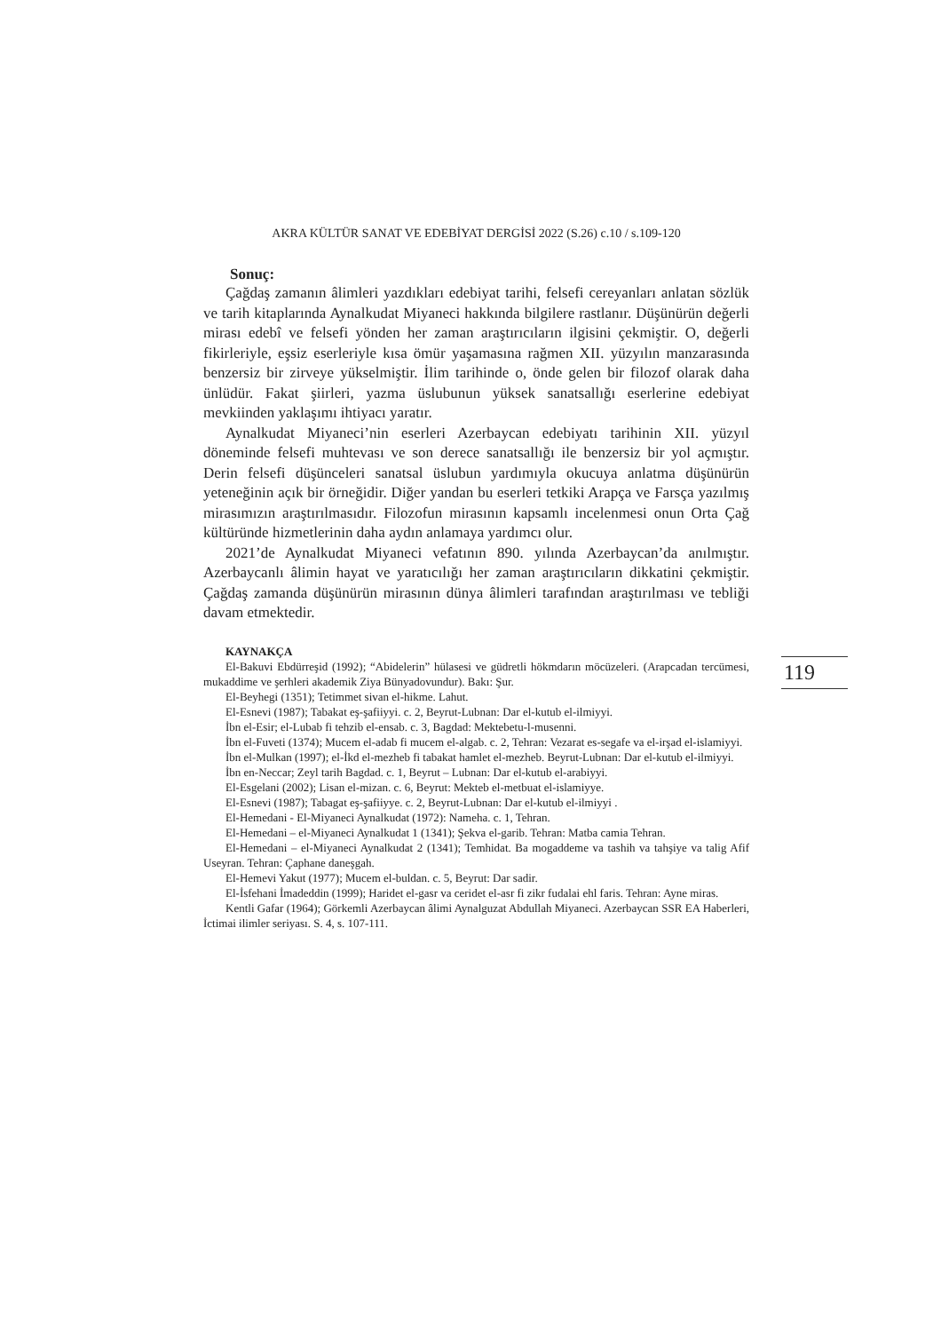119
AKRA KÜLTÜR SANAT VE EDEBİYAT DERGİSİ 2022 (S.26) c.10 / s.109-120
Sonuç:
Çağdaş zamanın âlimleri yazdıkları edebiyat tarihi, felsefi cereyanları anlatan sözlük ve tarih kitaplarında Aynalkudat Miyaneci hakkında bilgilere rastlanır. Düşünürün değerli mirası edebî ve felsefi yönden her zaman araştırıcıların ilgisini çekmiştir. O, değerli fikirleriyle, eşsiz eserleriyle kısa ömür yaşamasına rağmen XII. yüzyılın manzarasında benzersiz bir zirveye yükselmiştir. İlim tarihinde o, önde gelen bir filozof olarak daha ünlüdür. Fakat şiirleri, yazma üslubunun yüksek sanatsallığı eserlerine edebiyat mevkiinden yaklaşımı ihtiyacı yaratır.
Aynalkudat Miyaneci’nin eserleri Azerbaycan edebiyatı tarihinin XII. yüzyıl döneminde felsefi muhtevası ve son derece sanatsallığı ile benzersiz bir yol açmıştır. Derin felsefi düşünceleri sanatsal üslubun yardımıyla okucuya anlatma düşünürün yeteneğinin açık bir örneğidir. Diğer yandan bu eserleri tetkiki Arapça ve Farsça yazılmış mirasımızın araştırılmasıdır. Filozofun mirasının kapsamlı incelenmesi onun Orta Çağ kültüründe hizmetlerinin daha aydın anlamaya yardımcı olur.
2021’de Aynalkudat Miyaneci vefatının 890. yılında Azerbaycan’da anılmıştır. Azerbaycanlı âlimin hayat ve yaratıcılığı her zaman araştırıcıların dikkatini çekmiştir. Çağdaş zamanda düşünürün mirasının dünya âlimleri tarafından araştırılması ve tebliği davam etmektedir.
KAYNAKÇA
El-Bakuvi Ebdürreşid (1992); “Abidelerin” hülasesi ve güdretli hökmdarın möcüzeleri. (Arapcadan tercümesi, mukaddime ve şerhleri akademik Ziya Bünyadovundur). Bakı: Şur.
El-Beyhegi (1351); Tetimmet sivan el-hikme. Lahut.
El-Esnevi (1987); Tabakat eş-şafiiyyi. c. 2, Beyrut-Lubnan: Dar el-kutub el-ilmiyyi.
İbn el-Esir; el-Lubab fi tehzib el-ensab. c. 3, Bagdad: Mektebetu-l-musenni.
İbn el-Fuveti (1374); Mucem el-adab fi mucem el-algab. c. 2, Tehran: Vezarat es-segafe va el-irşad el-islamiyyi.
İbn el-Mulkan (1997); el-İkd el-mezheb fi tabakat hamlet el-mezheb. Beyrut-Lubnan: Dar el-kutub el-ilmiyyi.
İbn en-Neccar; Zeyl tarih Bagdad. c. 1, Beyrut – Lubnan: Dar el-kutub el-arabiyyi.
El-Esgelani (2002); Lisan el-mizan. c. 6, Beyrut: Mekteb el-metbuat el-islamiyye.
El-Esnevi (1987); Tabagat eş-şafiiyye. c. 2, Beyrut-Lubnan: Dar el-kutub el-ilmiyyi .
El-Hemedani - El-Miyaneci Aynalkudat (1972): Nameha. c. 1, Tehran.
El-Hemedani – el-Miyaneci Aynalkudat 1 (1341); Şekva el-garib. Tehran: Matba camia Tehran.
El-Hemedani – el-Miyaneci Aynalkudat 2 (1341); Temhidat. Ba mogaddeme va tashih va tahşiye va talig Afif Useyran. Tehran: Çaphane daneşgah.
El-Hemevi Yakut (1977); Mucem el-buldan. c. 5, Beyrut: Dar sadir.
El-İsfehani İmadeddin (1999); Haridet el-gasr va ceridet el-asr fi zikr fudalai ehl faris. Tehran: Ayne miras.
Kentli Gafar (1964); Görkemli Azerbaycan âlimi Aynalguzat Abdullah Miyaneci. Azerbaycan SSR EA Haberleri, İctimai ilimler seriyası. S. 4, s. 107-111.